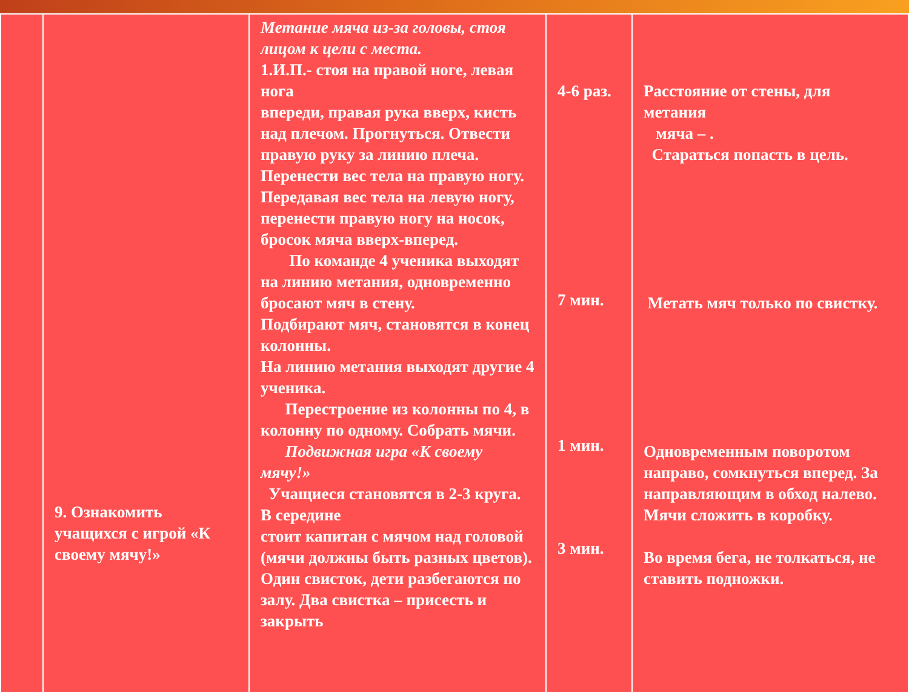| | 9. Ознакомить учащихся с игрой «К своему мячу!» | Метание мяча из-за головы, стоя лицом к цели с места. 1.И.П.- стоя на правой ноге, левая нога впереди, правая рука вверх, кисть над плечом. Прогнуться. Отвести правую руку за линию плеча. Перенести вес тела на правую ногу. Передавая вес тела на левую ногу, перенести правую ногу на носок, бросок мяча вверх-вперед. По команде 4 ученика выходят на линию метания, одновременно бросают мяч в стену. Подбирают мяч, становятся в конец колонны. На линию метания выходят другие 4 ученика. Перестроение из колонны по 4, в колонну по одному. Собрать мячи. Подвижная игра «К своему мячу!» Учащиеся становятся в 2-3 круга. В середине стоит капитан с мячом над головой (мячи должны быть разных цветов). Один свисток, дети разбегаются по залу. Два свистка – присесть и закрыть | 4-6 раз. 7 мин. 1 мин. 3 мин. | Расстояние от стены, для метания мяча – . Стараться попасть в цель. Метать мяч только по свистку. Одновременным поворотом направо, сомкнуться вперед. За направляющим в обход налево. Мячи сложить в коробку. Во время бега, не толкаться, не ставить подножки. |